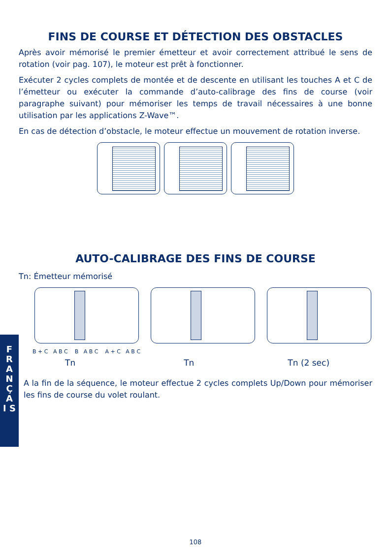FINS DE COURSE ET DÉTECTION DES OBSTACLES
Après avoir mémorisé le premier émetteur et avoir correctement attribué le sens de rotation (voir pag. 107), le moteur est prêt à fonctionner.
Exécuter 2 cycles complets de montée et de descente en utilisant les touches A et C de l’émetteur ou exécuter la commande d’auto-calibrage des fins de course (voir paragraphe suivant) pour mémoriser les temps de travail nécessaires à une bonne utilisation par les applications Z-Wave™.
En cas de détection d’obstacle, le moteur effectue un mouvement de rotation inverse.
AUTO-CALIBRAGE DES FINS DE COURSE
Tn: Émetteur mémorisé
B + C A B C B A B C A + C A B C
Tn Tn Tn (2 sec)
A la fin de la séquence, le moteur effectue 2 cycles complets Up/Down pour mémoriser les fins de course du volet roulant.
F R A N Ç A I S
108